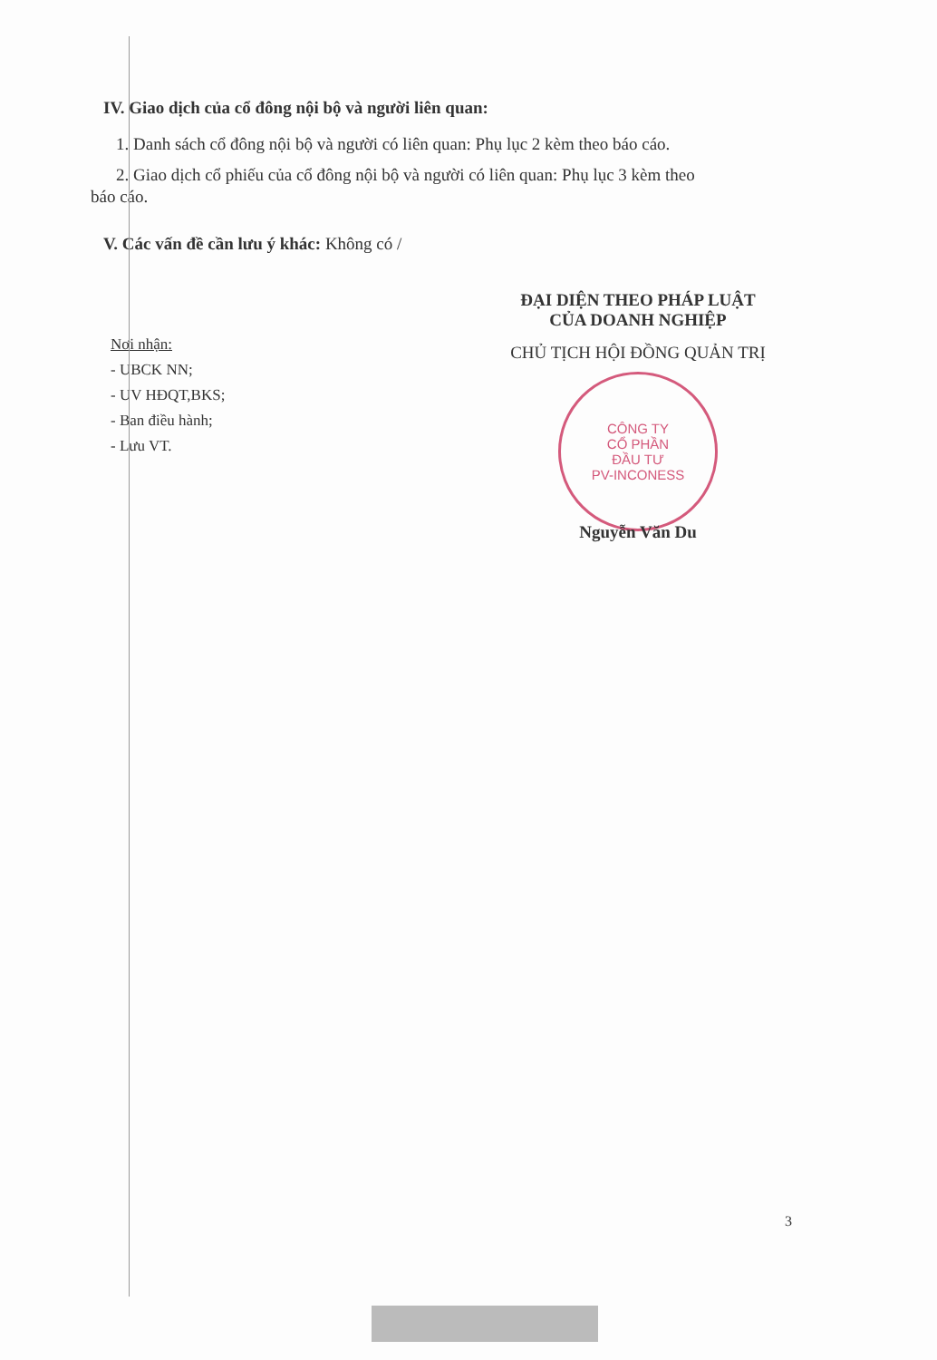IV. Giao dịch của cổ đông nội bộ và người liên quan:
1. Danh sách cổ đông nội bộ và người có liên quan: Phụ lục 2 kèm theo báo cáo.
2. Giao dịch cổ phiếu của cổ đông nội bộ và người có liên quan: Phụ lục 3 kèm theo
báo cáo.
V. Các vấn đề cần lưu ý khác: Không có /
Nơi nhận:
- UBCK NN;
- UV HĐQT,BKS;
- Ban điều hành;
- Lưu VT.
ĐẠI DIỆN THEO PHÁP LUẬT
CỦA DOANH NGHIỆP
CHỦ TỊCH HỘI ĐỒNG QUẢN TRỊ
CÔNG TY
CỔ PHẦN
ĐẦU TƯ
PV-INCONESS
Nguyễn Văn Du
3